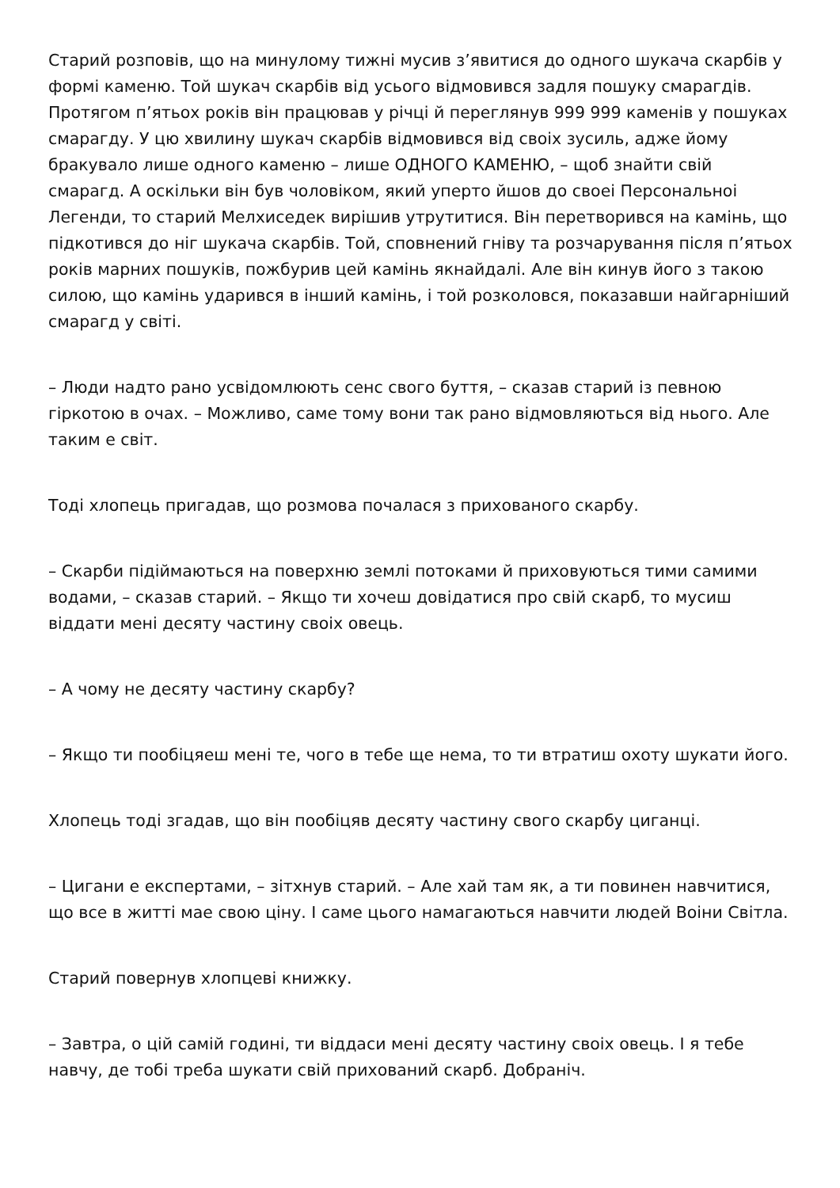Старий розповів, що на минулому тижні мусив з’явитися до одного шукача скарбів у формі каменю. Той шукач скарбів від усього відмовився задля пошуку смарагдів. Протягом п’ятьох років він працював у річці й переглянув 999 999 каменів у пошуках смарагду. У цю хвилину шукач скарбів відмовився від своіх зусиль, адже йому бракувало лише одного каменю – лише ОДНОГО КАМЕНЮ, – щоб знайти свій смарагд. А оскільки він був чоловіком, який уперто йшов до своеі Персональноі Легенди, то старий Мелхиседек вирішив утрутитися. Він перетворився на камінь, що підкотився до ніг шукача скарбів. Той, сповнений гніву та розчарування після п’ятьох років марних пошуків, пожбурив цей камінь якнайдалі. Але він кинув його з такою силою, що камінь ударився в інший камінь, і той розколовся, показавши найгарніший смарагд у світі.
– Люди надто рано усвідомлюють сенс свого буття, – сказав старий із певною гіркотою в очах. – Можливо, саме тому вони так рано відмовляються від нього. Але таким е світ.
Тоді хлопець пригадав, що розмова почалася з прихованого скарбу.
– Скарби підіймаються на поверхню землі потоками й приховуються тими самими водами, – сказав старий. – Якщо ти хочеш довідатися про свій скарб, то мусиш віддати мені десяту частину своіх овець.
– А чому не десяту частину скарбу?
– Якщо ти пообіцяеш мені те, чого в тебе ще нема, то ти втратиш охоту шукати його.
Хлопець тоді згадав, що він пообіцяв десяту частину свого скарбу циганці.
– Цигани е експертами, – зітхнув старий. – Але хай там як, а ти повинен навчитися, що все в житті мае свою ціну. І саме цього намагаються навчити людей Воіни Світла.
Старий повернув хлопцеві книжку.
– Завтра, о цій самій годині, ти віддаси мені десяту частину своіх овець. І я тебе навчу, де тобі треба шукати свій прихований скарб. Добраніч.